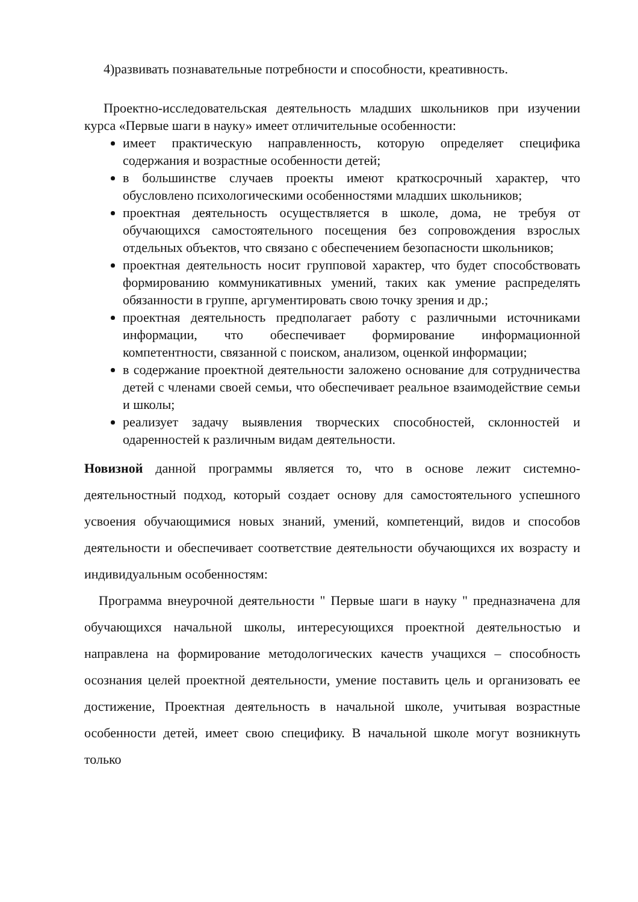4)развивать познавательные потребности и способности, креативность.
Проектно-исследовательская деятельность младших школьников при изучении курса «Первые шаги в науку» имеет отличительные особенности:
имеет практическую направленность, которую определяет специфика содержания и возрастные особенности детей;
в большинстве случаев проекты имеют краткосрочный характер, что обусловлено психологическими особенностями младших школьников;
проектная деятельность осуществляется в школе, дома, не требуя от обучающихся самостоятельного посещения без сопровождения взрослых отдельных объектов, что связано с обеспечением безопасности школьников;
проектная деятельность носит групповой характер, что будет способствовать формированию коммуникативных умений, таких как умение распределять обязанности в группе, аргументировать свою точку зрения и др.;
проектная деятельность предполагает работу с различными источниками информации, что обеспечивает формирование информационной компетентности, связанной с поиском, анализом, оценкой информации;
в содержание проектной деятельности заложено основание для сотрудничества детей с членами своей семьи, что обеспечивает реальное взаимодействие семьи и школы;
реализует задачу выявления творческих способностей, склонностей и одаренностей к различным видам деятельности.
Новизной данной программы является то, что в основе лежит системно-деятельностный подход, который создает основу для самостоятельного успешного усвоения обучающимися новых знаний, умений, компетенций, видов и способов деятельности и обеспечивает соответствие деятельности обучающихся их возрасту и индивидуальным особенностям:
Программа внеурочной деятельности " Первые шаги в науку " предназначена для обучающихся начальной школы, интересующихся проектной деятельностью и направлена на формирование методологических качеств учащихся – способность осознания целей проектной деятельности, умение поставить цель и организовать ее достижение, Проектная деятельность в начальной школе, учитывая возрастные особенности детей, имеет свою специфику. В начальной школе могут возникнуть только